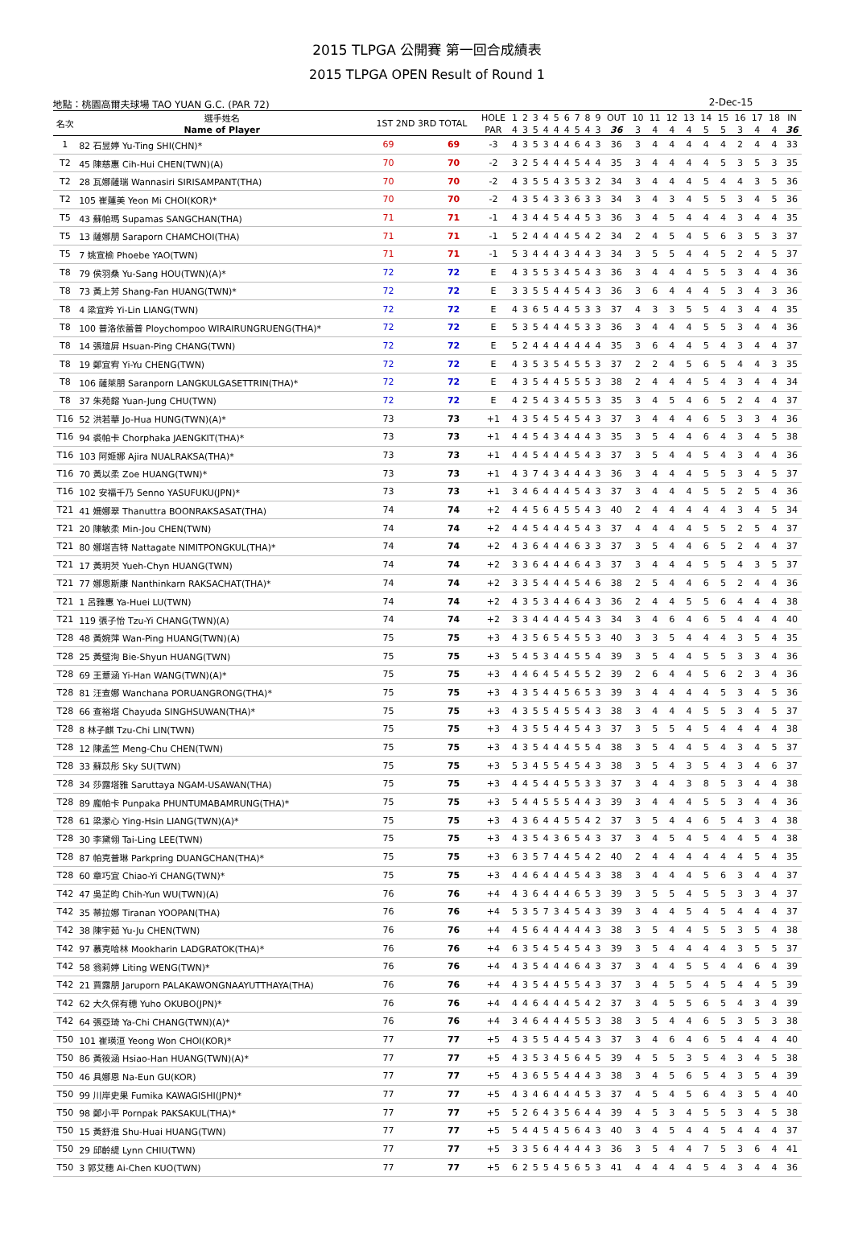2015 TLPGA 公開賽 第一回合成績表
2015 TLPGA OPEN Result of Round 1
地點：桃園高爾夫球場 TAO YUAN G.C. (PAR 72) 2-Dec-15
| 名次 | 選手姓名 | 1ST 2ND 3RD TOTAL | | | | HOLE | 1 | 2 | 3 | 4 | 5 | 6 | 7 | 8 | 9 | OUT | 10 | 11 | 12 | 13 | 14 | 15 | 16 | 17 | 18 | IN |
| --- | --- | --- | --- | --- | --- | --- | --- | --- | --- | --- | --- | --- | --- | --- | --- | --- | --- | --- | --- | --- | --- | --- | --- | --- | --- | --- |
| | Name of Player | | | | | PAR | 4 | 3 | 5 | 4 | 4 | 4 | 5 | 4 | 3 | 36 | 3 | 4 | 4 | 4 | 5 | 5 | 3 | 4 | 4 | 36 |
| 1 | 82 石昱婷 Yu-Ting SHI(CHN)* | 69 | | | 69 | -3 | 4 | 3 | 5 | 3 | 4 | 4 | 6 | 4 | 3 | 36 | 3 | 4 | 4 | 4 | 4 | 4 | 2 | 4 | 4 | 33 |
| T2 | 45 陳慈惠 Cih-Hui CHEN(TWN)(A) | 70 | | | 70 | -2 | 3 | 2 | 5 | 4 | 4 | 4 | 5 | 4 | 4 | 35 | 3 | 4 | 4 | 4 | 4 | 5 | 3 | 5 | 3 | 35 |
| T2 | 28 瓦娜薩瑞 Wannasiri SIRISAMPANT(THA) | 70 | | | 70 | -2 | 4 | 3 | 5 | 5 | 4 | 3 | 5 | 3 | 2 | 34 | 3 | 4 | 4 | 4 | 5 | 4 | 4 | 3 | 5 | 36 |
| T2 | 105 崔蓮美 Yeon Mi CHOI(KOR)* | 70 | | | 70 | -2 | 4 | 3 | 5 | 4 | 3 | 3 | 6 | 3 | 3 | 34 | 3 | 4 | 3 | 4 | 5 | 5 | 3 | 4 | 5 | 36 |
| T5 | 43 蘇帕瑪 Supamas SANGCHAN(THA) | 71 | | | 71 | -1 | 4 | 3 | 4 | 4 | 5 | 4 | 4 | 5 | 3 | 36 | 3 | 4 | 5 | 4 | 4 | 4 | 3 | 4 | 4 | 35 |
| T5 | 13 薩娜朋 Saraporn CHAMCHOI(THA) | 71 | | | 71 | -1 | 5 | 2 | 4 | 4 | 4 | 4 | 5 | 4 | 2 | 34 | 2 | 4 | 5 | 4 | 5 | 6 | 3 | 5 | 3 | 37 |
| T5 | 7 姚宣榆 Phoebe YAO(TWN) | 71 | | | 71 | -1 | 5 | 3 | 4 | 4 | 4 | 3 | 4 | 4 | 3 | 34 | 3 | 5 | 5 | 4 | 4 | 5 | 2 | 4 | 5 | 37 |
| T8 | 79 侯羽桑 Yu-Sang HOU(TWN)(A)* | 72 | | | 72 | E | 4 | 3 | 5 | 5 | 3 | 4 | 5 | 4 | 3 | 36 | 3 | 4 | 4 | 4 | 5 | 5 | 3 | 4 | 4 | 36 |
| T8 | 73 黃上芳 Shang-Fan HUANG(TWN)* | 72 | | | 72 | E | 3 | 3 | 5 | 5 | 4 | 4 | 5 | 4 | 3 | 36 | 3 | 6 | 4 | 4 | 4 | 5 | 3 | 4 | 3 | 36 |
| T8 | 4 梁宜羚 Yi-Lin LIANG(TWN) | 72 | | | 72 | E | 4 | 3 | 6 | 5 | 4 | 4 | 5 | 3 | 3 | 37 | 4 | 3 | 3 | 5 | 5 | 4 | 3 | 4 | 4 | 35 |
| T8 | 100 普洛依蕾普 Ploychompoo WIRAIRUNGRUENG(THA)* | 72 | | | 72 | E | 5 | 3 | 5 | 4 | 4 | 4 | 5 | 3 | 3 | 36 | 3 | 4 | 4 | 4 | 5 | 5 | 3 | 4 | 4 | 36 |
| T8 | 14 張瑄屏 Hsuan-Ping CHANG(TWN) | 72 | | | 72 | E | 5 | 2 | 4 | 4 | 4 | 4 | 4 | 4 | 4 | 35 | 3 | 6 | 4 | 4 | 5 | 4 | 3 | 4 | 4 | 37 |
| T8 | 19 鄭宜宥 Yi-Yu CHENG(TWN) | 72 | | | 72 | E | 4 | 3 | 5 | 3 | 5 | 4 | 5 | 5 | 3 | 37 | 2 | 2 | 4 | 5 | 6 | 5 | 4 | 4 | 3 | 35 |
| T8 | 106 薩萊朋 Saranporn LANGKULGASETTRIN(THA)* | 72 | | | 72 | E | 4 | 3 | 5 | 4 | 4 | 5 | 5 | 5 | 3 | 38 | 2 | 4 | 4 | 4 | 5 | 4 | 3 | 4 | 4 | 34 |
| T8 | 37 朱苑鎔 Yuan-Jung CHU(TWN) | 72 | | | 72 | E | 4 | 2 | 5 | 4 | 3 | 4 | 5 | 5 | 3 | 35 | 3 | 4 | 5 | 4 | 6 | 5 | 2 | 4 | 4 | 37 |
| T16 | 52 洪若華 Jo-Hua HUNG(TWN)(A)* | 73 | | | 73 | +1 | 4 | 3 | 5 | 4 | 5 | 4 | 5 | 4 | 3 | 37 | 3 | 4 | 4 | 4 | 6 | 5 | 3 | 3 | 4 | 36 |
| T16 | 94 裘帕卡 Chorphaka JAENGKIT(THA)* | 73 | | | 73 | +1 | 4 | 4 | 5 | 4 | 3 | 4 | 4 | 4 | 3 | 35 | 3 | 5 | 4 | 4 | 6 | 4 | 3 | 4 | 5 | 38 |
| T16 | 103 阿姬娜 Ajira NUALRAKSA(THA)* | 73 | | | 73 | +1 | 4 | 4 | 5 | 4 | 4 | 4 | 5 | 4 | 3 | 37 | 3 | 5 | 4 | 4 | 5 | 4 | 3 | 4 | 4 | 36 |
| T16 | 70 黃以柔 Zoe HUANG(TWN)* | 73 | | | 73 | +1 | 4 | 3 | 7 | 4 | 3 | 4 | 4 | 4 | 3 | 36 | 3 | 4 | 4 | 4 | 5 | 5 | 3 | 4 | 5 | 37 |
| T16 | 102 安福千乃 Senno YASUFUKU(JPN)* | 73 | | | 73 | +1 | 3 | 4 | 6 | 4 | 4 | 4 | 5 | 4 | 3 | 37 | 3 | 4 | 4 | 4 | 5 | 5 | 2 | 5 | 4 | 36 |
| T21 | 41 姍娜翠 Thanuttra BOONRAKSASAT(THA) | 74 | | | 74 | +2 | 4 | 4 | 5 | 6 | 4 | 5 | 5 | 4 | 3 | 40 | 2 | 4 | 4 | 4 | 4 | 4 | 3 | 4 | 5 | 34 |
| T21 | 20 陳敏柔 Min-Jou CHEN(TWN) | 74 | | | 74 | +2 | 4 | 4 | 5 | 4 | 4 | 4 | 5 | 4 | 3 | 37 | 4 | 4 | 4 | 4 | 5 | 5 | 2 | 5 | 4 | 37 |
| T21 | 80 娜塔吉特 Nattagate NIMITPONGKUL(THA)* | 74 | | | 74 | +2 | 4 | 3 | 6 | 4 | 4 | 4 | 6 | 3 | 3 | 37 | 3 | 5 | 4 | 4 | 6 | 5 | 2 | 4 | 4 | 37 |
| T21 | 17 黃玥芡 Yueh-Chyn HUANG(TWN) | 74 | | | 74 | +2 | 3 | 3 | 6 | 4 | 4 | 4 | 6 | 4 | 3 | 37 | 3 | 4 | 4 | 4 | 5 | 5 | 4 | 3 | 5 | 37 |
| T21 | 77 娜恩斯康 Nanthinkarn RAKSACHAT(THA)* | 74 | | | 74 | +2 | 3 | 3 | 5 | 4 | 4 | 4 | 5 | 4 | 6 | 38 | 2 | 5 | 4 | 4 | 6 | 5 | 2 | 4 | 4 | 36 |
| T21 | 1 呂雅惠 Ya-Huei LU(TWN) | 74 | | | 74 | +2 | 4 | 3 | 5 | 3 | 4 | 4 | 6 | 4 | 3 | 36 | 2 | 4 | 4 | 5 | 5 | 6 | 4 | 4 | 4 | 38 |
| T21 | 119 張子怡 Tzu-Yi CHANG(TWN)(A) | 74 | | | 74 | +2 | 3 | 3 | 4 | 4 | 4 | 4 | 5 | 4 | 3 | 34 | 3 | 4 | 6 | 4 | 6 | 5 | 4 | 4 | 4 | 40 |
| T28 | 48 黃婉萍 Wan-Ping HUANG(TWN)(A) | 75 | | | 75 | +3 | 4 | 3 | 5 | 6 | 5 | 4 | 5 | 5 | 3 | 40 | 3 | 3 | 5 | 4 | 4 | 4 | 3 | 5 | 4 | 35 |
| T28 | 25 黃璧洵 Bie-Shyun HUANG(TWN) | 75 | | | 75 | +3 | 5 | 4 | 5 | 3 | 4 | 4 | 5 | 5 | 4 | 39 | 3 | 5 | 4 | 4 | 5 | 5 | 3 | 3 | 4 | 36 |
| T28 | 69 王薏涵 Yi-Han WANG(TWN)(A)* | 75 | | | 75 | +3 | 4 | 4 | 6 | 4 | 5 | 4 | 5 | 5 | 2 | 39 | 2 | 6 | 4 | 4 | 5 | 6 | 2 | 3 | 4 | 36 |
| T28 | 81 汪查娜 Wanchana PORUANGRONG(THA)* | 75 | | | 75 | +3 | 4 | 3 | 5 | 4 | 4 | 5 | 6 | 5 | 3 | 39 | 3 | 4 | 4 | 4 | 4 | 5 | 3 | 4 | 5 | 36 |
| T28 | 66 查裕塔 Chayuda SINGHSUWAN(THA)* | 75 | | | 75 | +3 | 4 | 3 | 5 | 5 | 4 | 5 | 5 | 4 | 3 | 38 | 3 | 4 | 4 | 4 | 5 | 5 | 3 | 4 | 5 | 37 |
| T28 | 8 林子麒 Tzu-Chi LIN(TWN) | 75 | | | 75 | +3 | 4 | 3 | 5 | 5 | 4 | 4 | 5 | 4 | 3 | 37 | 3 | 5 | 5 | 4 | 5 | 4 | 4 | 4 | 4 | 38 |
| T28 | 12 陳孟竺 Meng-Chu CHEN(TWN) | 75 | | | 75 | +3 | 4 | 3 | 5 | 4 | 4 | 4 | 5 | 5 | 4 | 38 | 3 | 5 | 4 | 4 | 5 | 4 | 3 | 4 | 5 | 37 |
| T28 | 33 蘇苡彤 Sky SU(TWN) | 75 | | | 75 | +3 | 5 | 3 | 4 | 5 | 5 | 4 | 5 | 4 | 3 | 38 | 3 | 5 | 4 | 3 | 5 | 4 | 3 | 4 | 6 | 37 |
| T28 | 34 莎露塔雅 Saruttaya NGAM-USAWAN(THA) | 75 | | | 75 | +3 | 4 | 4 | 5 | 4 | 4 | 5 | 5 | 3 | 3 | 37 | 3 | 4 | 4 | 3 | 8 | 5 | 3 | 4 | 4 | 38 |
| T28 | 89 龐帕卡 Punpaka PHUNTUMABAMRUNG(THA)* | 75 | | | 75 | +3 | 5 | 4 | 4 | 5 | 5 | 5 | 4 | 4 | 3 | 39 | 3 | 4 | 4 | 4 | 5 | 5 | 3 | 4 | 4 | 36 |
| T28 | 61 梁瀠心 Ying-Hsin LIANG(TWN)(A)* | 75 | | | 75 | +3 | 4 | 3 | 6 | 4 | 4 | 5 | 5 | 4 | 2 | 37 | 3 | 5 | 4 | 4 | 6 | 5 | 4 | 3 | 4 | 38 |
| T28 | 30 李黛翎 Tai-Ling LEE(TWN) | 75 | | | 75 | +3 | 4 | 3 | 5 | 4 | 3 | 6 | 5 | 4 | 3 | 37 | 3 | 4 | 5 | 4 | 5 | 4 | 4 | 5 | 4 | 38 |
| T28 | 87 帕克普琳 Parkpring DUANGCHAN(THA)* | 75 | | | 75 | +3 | 6 | 3 | 5 | 7 | 4 | 4 | 5 | 4 | 2 | 40 | 2 | 4 | 4 | 4 | 4 | 4 | 4 | 5 | 4 | 35 |
| T28 | 60 章巧宜 Chiao-Yi CHANG(TWN)* | 75 | | | 75 | +3 | 4 | 4 | 6 | 4 | 4 | 4 | 5 | 4 | 3 | 38 | 3 | 4 | 4 | 4 | 5 | 6 | 3 | 4 | 4 | 37 |
| T42 | 47 吳芷昀 Chih-Yun WU(TWN)(A) | 76 | | | 76 | +4 | 4 | 3 | 6 | 4 | 4 | 4 | 6 | 5 | 3 | 39 | 3 | 5 | 5 | 4 | 5 | 5 | 3 | 3 | 4 | 37 |
| T42 | 35 蒂拉娜 Tiranan YOOPAN(THA) | 76 | | | 76 | +4 | 5 | 3 | 5 | 7 | 3 | 4 | 5 | 4 | 3 | 39 | 3 | 4 | 4 | 5 | 4 | 5 | 4 | 4 | 4 | 37 |
| T42 | 38 陳宇茹 Yu-Ju CHEN(TWN) | 76 | | | 76 | +4 | 4 | 5 | 6 | 4 | 4 | 4 | 4 | 4 | 3 | 38 | 3 | 5 | 4 | 4 | 5 | 5 | 3 | 5 | 4 | 38 |
| T42 | 97 慕克哈林 Mookharin LADGRATOK(THA)* | 76 | | | 76 | +4 | 6 | 3 | 5 | 4 | 5 | 4 | 5 | 4 | 3 | 39 | 3 | 5 | 4 | 4 | 4 | 4 | 3 | 5 | 5 | 37 |
| T42 | 58 翁莉婷 Liting WENG(TWN)* | 76 | | | 76 | +4 | 4 | 3 | 5 | 4 | 4 | 4 | 6 | 4 | 3 | 37 | 3 | 4 | 4 | 5 | 5 | 4 | 4 | 6 | 4 | 39 |
| T42 | 21 賈露朋 Jaruporn PALAKAWONGNAAYUTTHAYA(THA) | 76 | | | 76 | +4 | 4 | 3 | 5 | 4 | 4 | 5 | 5 | 4 | 3 | 37 | 3 | 4 | 5 | 5 | 4 | 5 | 4 | 4 | 5 | 39 |
| T42 | 62 大久保有穗 Yuho OKUBO(JPN)* | 76 | | | 76 | +4 | 4 | 4 | 6 | 4 | 4 | 4 | 5 | 4 | 2 | 37 | 3 | 4 | 5 | 5 | 6 | 5 | 4 | 3 | 4 | 39 |
| T42 | 64 張亞琦 Ya-Chi CHANG(TWN)(A)* | 76 | | | 76 | +4 | 3 | 4 | 6 | 4 | 4 | 4 | 5 | 5 | 3 | 38 | 3 | 5 | 4 | 4 | 6 | 5 | 3 | 5 | 3 | 38 |
| T50 | 101 崔瑛洹 Yeong Won CHOI(KOR)* | 77 | | | 77 | +5 | 4 | 3 | 5 | 5 | 4 | 4 | 5 | 4 | 3 | 37 | 3 | 4 | 6 | 4 | 6 | 5 | 4 | 4 | 4 | 40 |
| T50 | 86 黃筱涵 Hsiao-Han HUANG(TWN)(A)* | 77 | | | 77 | +5 | 4 | 3 | 5 | 3 | 4 | 5 | 6 | 4 | 5 | 39 | 4 | 5 | 5 | 3 | 5 | 4 | 3 | 4 | 5 | 38 |
| T50 | 46 具娜恩 Na-Eun GU(KOR) | 77 | | | 77 | +5 | 4 | 3 | 6 | 5 | 5 | 4 | 4 | 4 | 3 | 38 | 3 | 4 | 5 | 6 | 5 | 4 | 3 | 5 | 4 | 39 |
| T50 | 99 川岸史果 Fumika KAWAGISHI(JPN)* | 77 | | | 77 | +5 | 4 | 3 | 4 | 6 | 4 | 4 | 4 | 5 | 3 | 37 | 4 | 5 | 4 | 5 | 6 | 4 | 3 | 5 | 4 | 40 |
| T50 | 98 鄭小平 Pornpak PAKSAKUL(THA)* | 77 | | | 77 | +5 | 5 | 2 | 6 | 4 | 3 | 5 | 6 | 4 | 4 | 39 | 4 | 5 | 3 | 4 | 5 | 5 | 3 | 4 | 5 | 38 |
| T50 | 15 黃舒淮 Shu-Huai HUANG(TWN) | 77 | | | 77 | +5 | 5 | 4 | 4 | 5 | 4 | 5 | 6 | 4 | 3 | 40 | 3 | 4 | 5 | 4 | 4 | 5 | 4 | 4 | 4 | 37 |
| T50 | 29 邱齡緹 Lynn CHIU(TWN) | 77 | | | 77 | +5 | 3 | 3 | 5 | 6 | 4 | 4 | 4 | 4 | 3 | 36 | 3 | 5 | 4 | 4 | 7 | 5 | 3 | 6 | 4 | 41 |
| T50 | 3 郭艾穗 Ai-Chen KUO(TWN) | 77 | | | 77 | +5 | 6 | 2 | 5 | 5 | 4 | 5 | 6 | 5 | 3 | 41 | 4 | 4 | 4 | 4 | 5 | 4 | 3 | 4 | 4 | 36 |